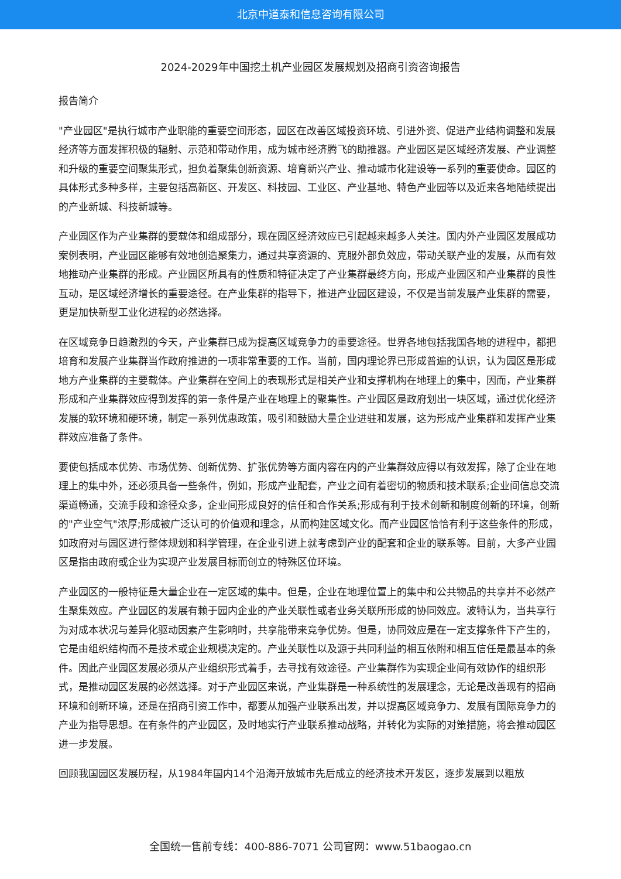北京中道泰和信息咨询有限公司
2024-2029年中国挖土机产业园区发展规划及招商引资咨询报告
报告简介
"产业园区"是执行城市产业职能的重要空间形态，园区在改善区域投资环境、引进外资、促进产业结构调整和发展经济等方面发挥积极的辐射、示范和带动作用，成为城市经济腾飞的助推器。产业园区是区域经济发展、产业调整和升级的重要空间聚集形式，担负着聚集创新资源、培育新兴产业、推动城市化建设等一系列的重要使命。园区的具体形式多种多样，主要包括高新区、开发区、科技园、工业区、产业基地、特色产业园等以及近来各地陆续提出的产业新城、科技新城等。
产业园区作为产业集群的要载体和组成部分，现在园区经济效应已引起越来越多人关注。国内外产业园区发展成功案例表明，产业园区能够有效地创造聚集力，通过共享资源的、克服外部负效应，带动关联产业的发展，从而有效地推动产业集群的形成。产业园区所具有的性质和特征决定了产业集群最终方向，形成产业园区和产业集群的良性互动，是区域经济增长的重要途径。在产业集群的指导下，推进产业园区建设，不仅是当前发展产业集群的需要，更是加快新型工业化进程的必然选择。
在区域竞争日趋激烈的今天，产业集群已成为提高区域竞争力的重要途径。世界各地包括我国各地的进程中，都把培育和发展产业集群当作政府推进的一项非常重要的工作。当前，国内理论界已形成普遍的认识，认为园区是形成地方产业集群的主要载体。产业集群在空间上的表现形式是相关产业和支撑机构在地理上的集中，因而，产业集群形成和产业集群效应得到发挥的第一条件是产业在地理上的聚集性。产业园区是政府划出一块区域，通过优化经济发展的软环境和硬环境，制定一系列优惠政策，吸引和鼓励大量企业进驻和发展，这为形成产业集群和发挥产业集群效应准备了条件。
要使包括成本优势、市场优势、创新优势、扩张优势等方面内容在内的产业集群效应得以有效发挥，除了企业在地理上的集中外，还必须具备一些条件，例如，形成产业配套，产业之间有着密切的物质和技术联系;企业间信息交流渠道畅通，交流手段和途径众多，企业间形成良好的信任和合作关系;形成有利于技术创新和制度创新的环境，创新的"产业空气"浓厚;形成被广泛认可的价值观和理念，从而构建区域文化。而产业园区恰恰有利于这些条件的形成，如政府对与园区进行整体规划和科学管理，在企业引进上就考虑到产业的配套和企业的联系等。目前，大多产业园区是指由政府或企业为实现产业发展目标而创立的特殊区位环境。
产业园区的一般特征是大量企业在一定区域的集中。但是，企业在地理位置上的集中和公共物品的共享并不必然产生聚集效应。产业园区的发展有赖于园内企业的产业关联性或者业务关联所形成的协同效应。波特认为，当共享行为对成本状况与差异化驱动因素产生影响时，共享能带来竞争优势。但是，协同效应是在一定支撑条件下产生的，它是由组织结构而不是技术或企业规模决定的。产业关联性以及源于共同利益的相互依附和相互信任是最基本的条件。因此产业园区发展必须从产业组织形式着手，去寻找有效途径。产业集群作为实现企业间有效协作的组织形式，是推动园区发展的必然选择。对于产业园区来说，产业集群是一种系统性的发展理念，无论是改善现有的招商环境和创新环境，还是在招商引资工作中，都要从加强产业联系出发，并以提高区域竞争力、发展有国际竞争力的产业为指导思想。在有条件的产业园区，及时地实行产业联系推动战略，并转化为实际的对策措施，将会推动园区进一步发展。
回顾我国园区发展历程，从1984年国内14个沿海开放城市先后成立的经济技术开发区，逐步发展到以粗放
全国统一售前专线：400-886-7071 公司官网：www.51baogao.cn